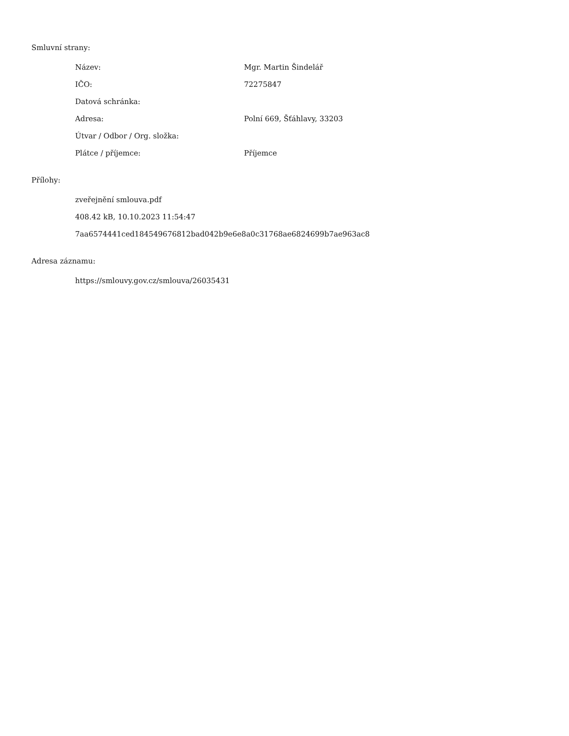Smluvní strany:
| Název: | Mgr. Martin Šindelář |
| IČO: | 72275847 |
| Datová schránka: | |
| Adresa: | Polní 669, Šťáhlavy, 33203 |
| Útvar / Odbor / Org. složka: | |
| Plátce / příjemce: | Příjemce |
Přílohy:
zveřejnění smlouva.pdf
408.42 kB, 10.10.2023 11:54:47
7aa6574441ced184549676812bad042b9e6e8a0c31768ae6824699b7ae963ac8
Adresa záznamu:
https://smlouvy.gov.cz/smlouva/26035431